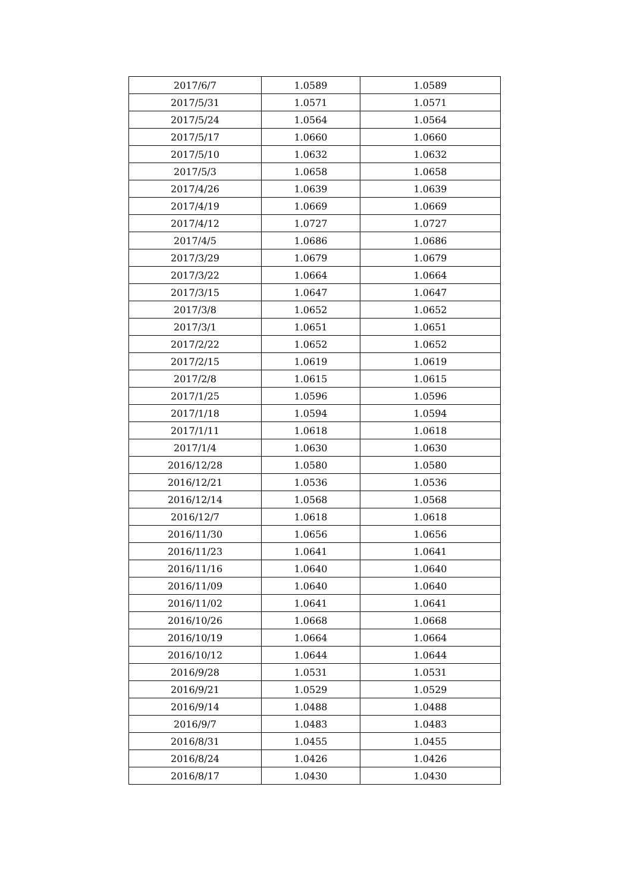| 2017/6/7 | 1.0589 | 1.0589 |
| 2017/5/31 | 1.0571 | 1.0571 |
| 2017/5/24 | 1.0564 | 1.0564 |
| 2017/5/17 | 1.0660 | 1.0660 |
| 2017/5/10 | 1.0632 | 1.0632 |
| 2017/5/3 | 1.0658 | 1.0658 |
| 2017/4/26 | 1.0639 | 1.0639 |
| 2017/4/19 | 1.0669 | 1.0669 |
| 2017/4/12 | 1.0727 | 1.0727 |
| 2017/4/5 | 1.0686 | 1.0686 |
| 2017/3/29 | 1.0679 | 1.0679 |
| 2017/3/22 | 1.0664 | 1.0664 |
| 2017/3/15 | 1.0647 | 1.0647 |
| 2017/3/8 | 1.0652 | 1.0652 |
| 2017/3/1 | 1.0651 | 1.0651 |
| 2017/2/22 | 1.0652 | 1.0652 |
| 2017/2/15 | 1.0619 | 1.0619 |
| 2017/2/8 | 1.0615 | 1.0615 |
| 2017/1/25 | 1.0596 | 1.0596 |
| 2017/1/18 | 1.0594 | 1.0594 |
| 2017/1/11 | 1.0618 | 1.0618 |
| 2017/1/4 | 1.0630 | 1.0630 |
| 2016/12/28 | 1.0580 | 1.0580 |
| 2016/12/21 | 1.0536 | 1.0536 |
| 2016/12/14 | 1.0568 | 1.0568 |
| 2016/12/7 | 1.0618 | 1.0618 |
| 2016/11/30 | 1.0656 | 1.0656 |
| 2016/11/23 | 1.0641 | 1.0641 |
| 2016/11/16 | 1.0640 | 1.0640 |
| 2016/11/09 | 1.0640 | 1.0640 |
| 2016/11/02 | 1.0641 | 1.0641 |
| 2016/10/26 | 1.0668 | 1.0668 |
| 2016/10/19 | 1.0664 | 1.0664 |
| 2016/10/12 | 1.0644 | 1.0644 |
| 2016/9/28 | 1.0531 | 1.0531 |
| 2016/9/21 | 1.0529 | 1.0529 |
| 2016/9/14 | 1.0488 | 1.0488 |
| 2016/9/7 | 1.0483 | 1.0483 |
| 2016/8/31 | 1.0455 | 1.0455 |
| 2016/8/24 | 1.0426 | 1.0426 |
| 2016/8/17 | 1.0430 | 1.0430 |